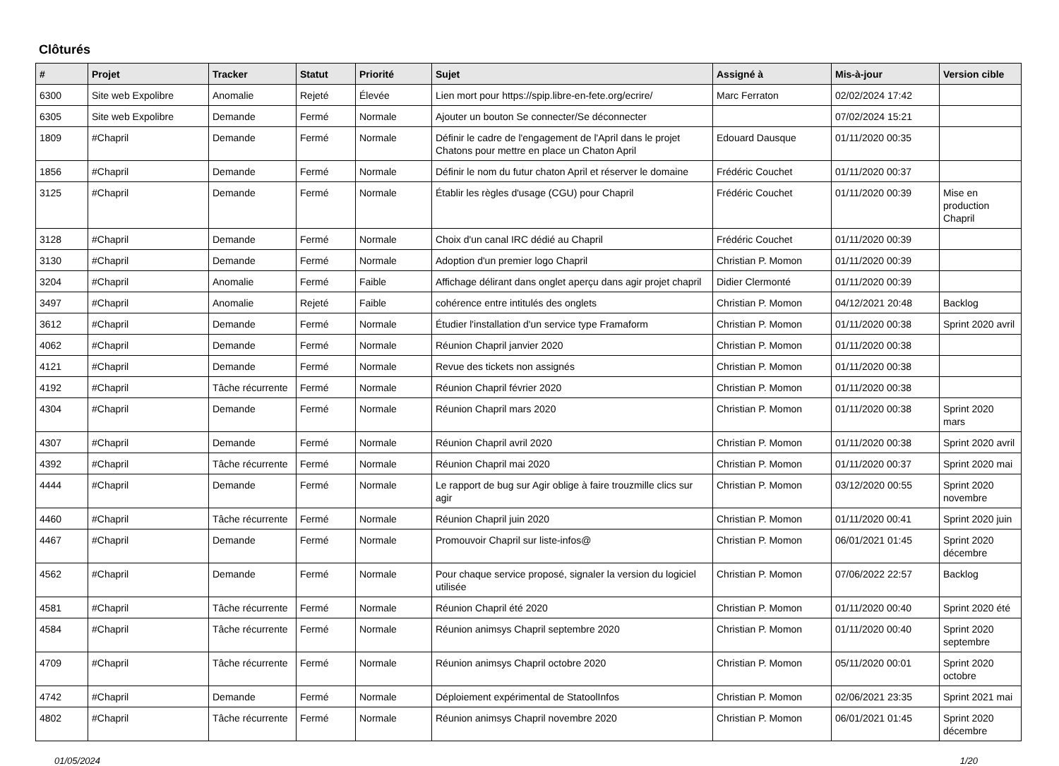Clôturés
| # | Projet | Tracker | Statut | Priorité | Sujet | Assigné à | Mis-à-jour | Version cible |
| --- | --- | --- | --- | --- | --- | --- | --- | --- |
| 6300 | Site web Expolibre | Anomalie | Rejeté | Élevée | Lien mort pour https://spip.libre-en-fete.org/ecrire/ | Marc Ferraton | 02/02/2024 17:42 | |
| 6305 | Site web Expolibre | Demande | Fermé | Normale | Ajouter un bouton Se connecter/Se déconnecter | | 07/02/2024 15:21 | |
| 1809 | #Chapril | Demande | Fermé | Normale | Définir le cadre de l'engagement de l'April dans le projet Chatons pour mettre en place un Chaton April | Edouard Dausque | 01/11/2020 00:35 | |
| 1856 | #Chapril | Demande | Fermé | Normale | Définir le nom du futur chaton April et réserver le domaine | Frédéric Couchet | 01/11/2020 00:37 | |
| 3125 | #Chapril | Demande | Fermé | Normale | Établir les règles d'usage (CGU) pour Chapril | Frédéric Couchet | 01/11/2020 00:39 | Mise en production Chapril |
| 3128 | #Chapril | Demande | Fermé | Normale | Choix d'un canal IRC dédié au Chapril | Frédéric Couchet | 01/11/2020 00:39 | |
| 3130 | #Chapril | Demande | Fermé | Normale | Adoption d'un premier logo Chapril | Christian P. Momon | 01/11/2020 00:39 | |
| 3204 | #Chapril | Anomalie | Fermé | Faible | Affichage délirant dans onglet aperçu dans agir projet chapril | Didier Clermonté | 01/11/2020 00:39 | |
| 3497 | #Chapril | Anomalie | Rejeté | Faible | cohérence entre intitulés des onglets | Christian P. Momon | 04/12/2021 20:48 | Backlog |
| 3612 | #Chapril | Demande | Fermé | Normale | Étudier l'installation d'un service type Framaform | Christian P. Momon | 01/11/2020 00:38 | Sprint 2020 avril |
| 4062 | #Chapril | Demande | Fermé | Normale | Réunion Chapril janvier 2020 | Christian P. Momon | 01/11/2020 00:38 | |
| 4121 | #Chapril | Demande | Fermé | Normale | Revue des tickets non assignés | Christian P. Momon | 01/11/2020 00:38 | |
| 4192 | #Chapril | Tâche récurrente | Fermé | Normale | Réunion Chapril février 2020 | Christian P. Momon | 01/11/2020 00:38 | |
| 4304 | #Chapril | Demande | Fermé | Normale | Réunion Chapril mars 2020 | Christian P. Momon | 01/11/2020 00:38 | Sprint 2020 mars |
| 4307 | #Chapril | Demande | Fermé | Normale | Réunion Chapril avril 2020 | Christian P. Momon | 01/11/2020 00:38 | Sprint 2020 avril |
| 4392 | #Chapril | Tâche récurrente | Fermé | Normale | Réunion Chapril mai 2020 | Christian P. Momon | 01/11/2020 00:37 | Sprint 2020 mai |
| 4444 | #Chapril | Demande | Fermé | Normale | Le rapport de bug sur Agir oblige à faire trouzmille clics sur agir | Christian P. Momon | 03/12/2020 00:55 | Sprint 2020 novembre |
| 4460 | #Chapril | Tâche récurrente | Fermé | Normale | Réunion Chapril juin 2020 | Christian P. Momon | 01/11/2020 00:41 | Sprint 2020 juin |
| 4467 | #Chapril | Demande | Fermé | Normale | Promouvoir Chapril sur liste-infos@ | Christian P. Momon | 06/01/2021 01:45 | Sprint 2020 décembre |
| 4562 | #Chapril | Demande | Fermé | Normale | Pour chaque service proposé, signaler la version du logiciel utilisée | Christian P. Momon | 07/06/2022 22:57 | Backlog |
| 4581 | #Chapril | Tâche récurrente | Fermé | Normale | Réunion Chapril été 2020 | Christian P. Momon | 01/11/2020 00:40 | Sprint 2020 été |
| 4584 | #Chapril | Tâche récurrente | Fermé | Normale | Réunion animsys Chapril septembre 2020 | Christian P. Momon | 01/11/2020 00:40 | Sprint 2020 septembre |
| 4709 | #Chapril | Tâche récurrente | Fermé | Normale | Réunion animsys Chapril octobre 2020 | Christian P. Momon | 05/11/2020 00:01 | Sprint 2020 octobre |
| 4742 | #Chapril | Demande | Fermé | Normale | Déploiement expérimental de StatoolInfos | Christian P. Momon | 02/06/2021 23:35 | Sprint 2021 mai |
| 4802 | #Chapril | Tâche récurrente | Fermé | Normale | Réunion animsys Chapril novembre 2020 | Christian P. Momon | 06/01/2021 01:45 | Sprint 2020 décembre |
01/05/2024 1/20